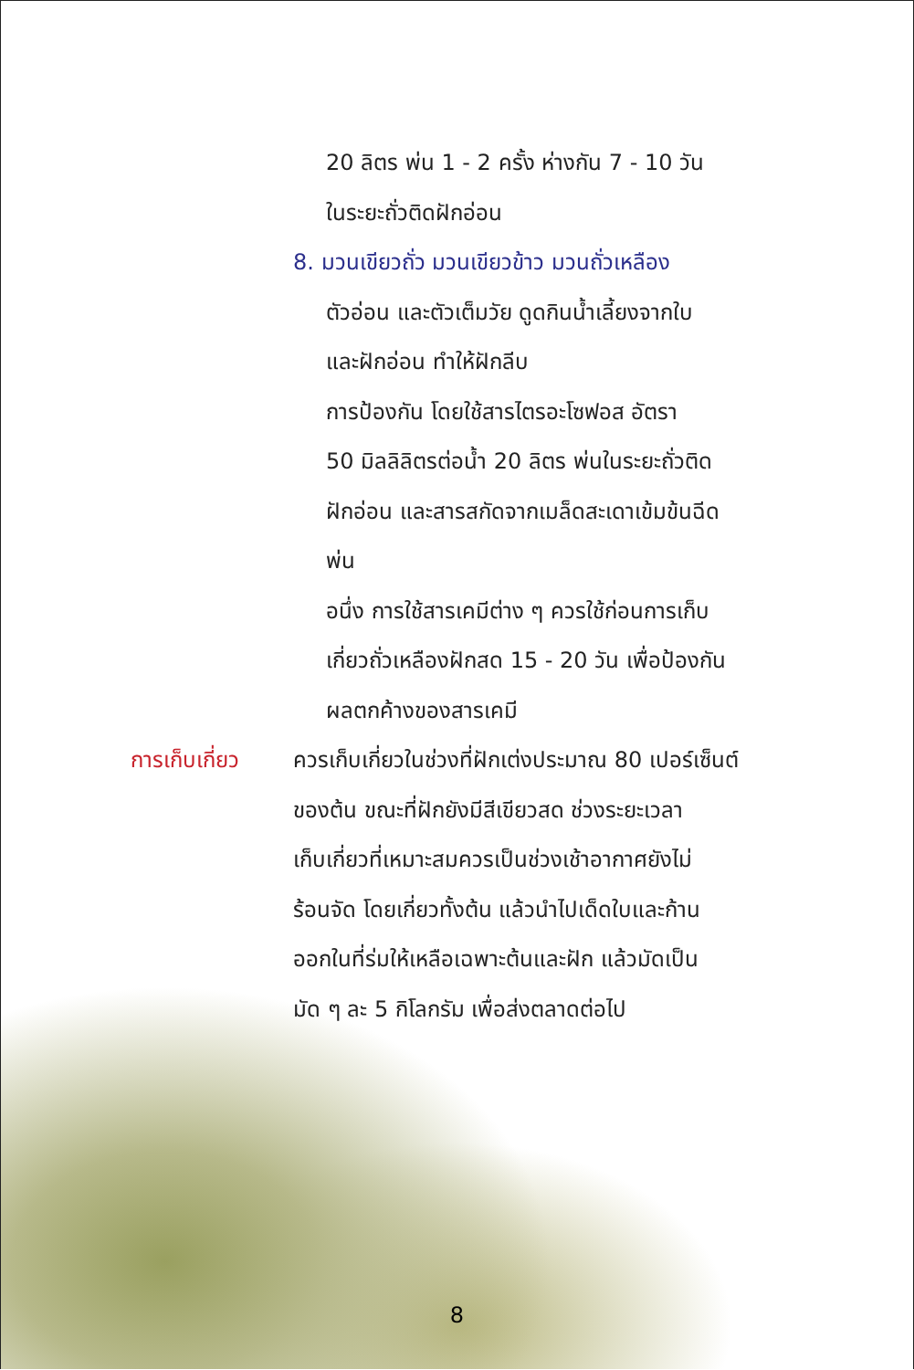20 ลิตร พ่น 1 - 2 ครั้ง ห่างกัน 7 - 10 วัน
ในระยะถั่วติดฝักอ่อน
8. มวนเขียวถั่ว มวนเขียวข้าว มวนถั่วเหลือง
ตัวอ่อน และตัวเต็มวัย ดูดกินน้ำเลี้ยงจากใบ
และฝักอ่อน ทำให้ฝักลีบ
การป้องกัน โดยใช้สารไตรอะโซฟอส อัตรา
50 มิลลิลิตรต่อน้ำ 20 ลิตร พ่นในระยะถั่วติด
ฝักอ่อน และสารสกัดจากเมล็ดสะเดาเข้มข้นฉีด
พ่น
อนึ่ง การใช้สารเคมีต่าง ๆ ควรใช้ก่อนการเก็บ
เกี่ยวถั่วเหลืองฝักสด 15 - 20 วัน เพื่อป้องกัน
ผลตกค้างของสารเคมี
การเก็บเกี่ยว ควรเก็บเกี่ยวในช่วงที่ฝักเต่งประมาณ 80 เปอร์เซ็นต์
ของต้น ขณะที่ฝักยังมีสีเขียวสด ช่วงระยะเวลา
เก็บเกี่ยวที่เหมาะสมควรเป็นช่วงเช้าอากาศยังไม่
ร้อนจัด โดยเกี่ยวทั้งต้น แล้วนำไปเด็ดใบและก้าน
ออกในที่ร่มให้เหลือเฉพาะต้นและฝัก แล้วมัดเป็น
มัด ๆ ละ 5 กิโลกรัม เพื่อส่งตลาดต่อไป
8